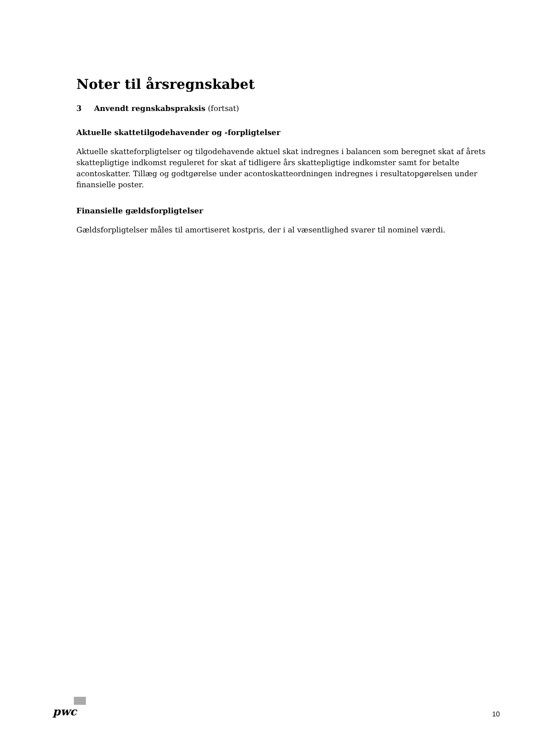Noter til årsregnskabet
3 Anvendt regnskabspraksis (fortsat)
Aktuelle skattetilgodehavender og -forpligtelser
Aktuelle skatteforpligtelser og tilgodehavende aktuel skat indregnes i balancen som beregnet skat af årets skattepligtige indkomst reguleret for skat af tidligere års skattepligtige indkomster samt for betalte acontoskatter. Tillæg og godtgørelse under acontoskatteordningen indregnes i resultatopgørelsen under finansielle poster.
Finansielle gældsforpligtelser
Gældsforpligtelser måles til amortiseret kostpris, der i al væsentlighed svarer til nominel værdi.
pwc
10